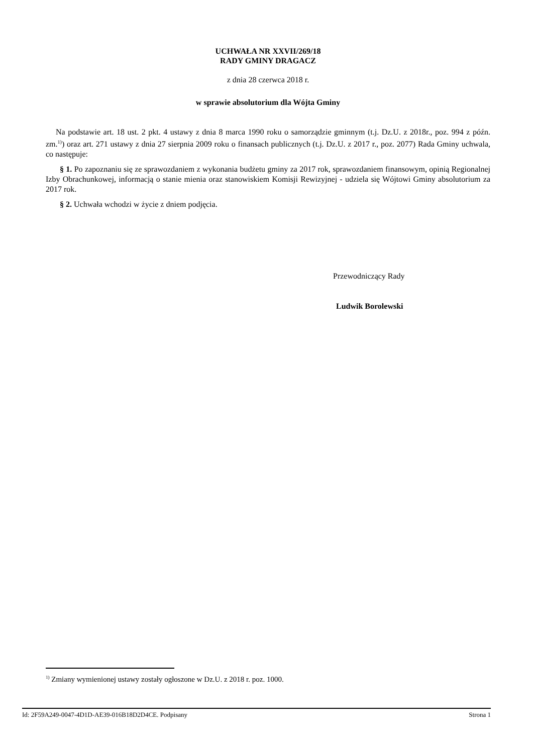UCHWAŁA NR XXVII/269/18
RADY GMINY DRAGACZ
z dnia 28 czerwca 2018 r.
w sprawie absolutorium dla Wójta Gminy
Na podstawie art. 18 ust. 2 pkt. 4 ustawy z dnia 8 marca 1990 roku o samorządzie gminnym (t.j. Dz.U. z 2018r., poz. 994 z późn. zm.<sup>1)</sup>) oraz art. 271 ustawy z dnia 27 sierpnia 2009 roku o finansach publicznych (t.j. Dz.U. z 2017 r., poz. 2077) Rada Gminy uchwala, co następuje:
§ 1. Po zapoznaniu się ze sprawozdaniem z wykonania budżetu gminy za 2017 rok, sprawozdaniem finansowym, opinią Regionalnej Izby Obrachunkowej, informacją o stanie mienia oraz stanowiskiem Komisji Rewizyjnej - udziela się Wójtowi Gminy absolutorium za 2017 rok.
§ 2. Uchwała wchodzi w życie z dniem podjęcia.
Przewodniczący Rady
Ludwik Borolewski
<sup>1)</sup> Zmiany wymienionej ustawy zostały ogłoszone w Dz.U. z 2018 r. poz. 1000.
Id: 2F59A249-0047-4D1D-AE39-016B18D2D4CE. Podpisany Strona 1